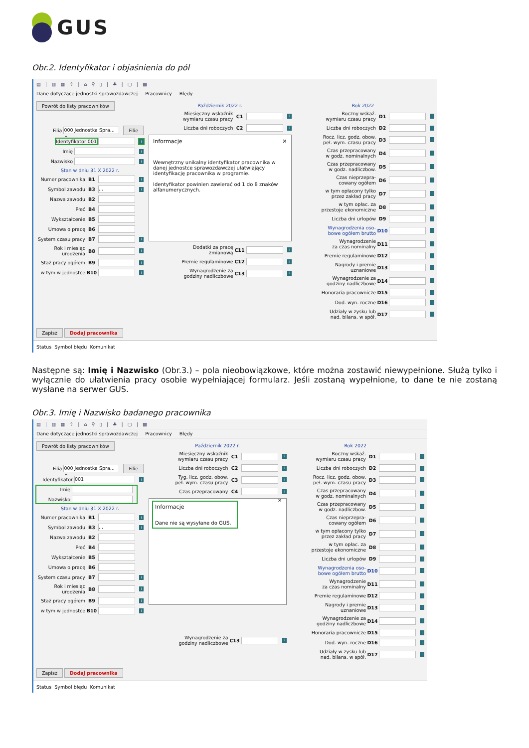GUS
Obr.2. Identyfikator i objaśnienia do pól
▤ | ▥ ▦ ⇧ | ⌂ ⚲ ▯ | ♣ | ▢ | ▩
Dane dotyczące jednostki sprawozdawczej Pracownicy Błędy
Powrót do listy pracowników
Filia 000 Jednostka Spra... ⌄ Filie
Identyfikator 001 i
Imię i
Nazwisko i
Stan w dniu 31 X 2022 r.
Numer pracownika B1 i
Symbol zawodu B3... i
Nazwa zawodu B2
Płeć B4
Wykształcenie B5
Umowa o pracę B6
System czasu pracy B7 i
Rok i miesiąc
urodzenia B8 i
Staż pracy ogółem B9 i
w tym w jednostce B10 i
Październik 2022 r.
Miesięczny wskaźnik
wymiaru czasu pracy C1 i
Liczba dni roboczych C2 i
Informacje ✕
Wewnętrzny unikalny identyfikator pracownika w danej jednostce sprawozdawczej ułatwiający identyfikację pracownika w programie.
Identyfikator powinien zawierać od 1 do 8 znaków alfanumerycznych.
Dodatki za pracę
zmianową C11 i
Premie regulaminowe C12 i
Wynagrodzenie za
godziny nadliczbowe C13 i
Rok 2022
Roczny wskaź.
wymiaru czasu pracy D1 i
Liczba dni roboczych D2 i
Rocz. licz. godz. obow.
peł. wym. czasu pracy D3 i
Czas przepracowany
w godz. nominalnych D4 i
Czas przepracowany
w godz. nadliczbow. D5 i
Czas nieprzepra-
cowany ogółem D6 i
w tym opłacony tylko
przez zakład pracy D7 i
w tym opłac. za
przestoje ekonomiczne D8 i
Liczba dni urlopów D9 i
Wynagrodzenia oso-
bowe ogółem brutto D10 i
Wynagrodzenie
za czas nominalny D11 i
Premie regulaminowe D12 i
Nagrody i premie
uznaniowe D13 i
Wynagrodzenie za
godziny nadliczbowe D14 i
Honoraria pracownicze D15 i
Dod. wyn. roczne D16 i
Udziały w zysku lub
nad. bilans. w spół. D17 i
Zapisz Dodaj pracownika
Status Symbol błędu Komunikat
Następne są: Imię i Nazwisko (Obr.3.) – pola nieobowiązkowe, które można zostawić niewypełnione. Służą tylko i wyłącznie do ułatwienia pracy osobie wypełniającej formularz. Jeśli zostaną wypełnione, to dane te nie zostaną wysłane na serwer GUS.
Obr.3. Imię i Nazwisko badanego pracownika
▤ | ▥ ▦ ⇧ | ⌂ ⚲ ▯ | ♣ | ▢ | ▩
Dane dotyczące jednostki sprawozdawczej Pracownicy Błędy
Powrót do listy pracowników
Filia 000 Jednostka Spra... ⌄ Filie
Identyfikator 001 i
Imię
Nazwisko
Stan w dniu 31 X 2022 r.
Numer pracownika B1 i
Symbol zawodu B3... i
Nazwa zawodu B2
Płeć B4
Wykształcenie B5
Umowa o pracę B6
System czasu pracy B7 i
Rok i miesiąc
urodzenia B8 i
Staż pracy ogółem B9 i
w tym w jednostce B10 i
Październik 2022 r.
Miesięczny wskaźnik
wymiaru czasu pracy C1 i
Liczba dni roboczych C2 i
Tyg. licz. godz. obow.
peł. wym. czasu pracy C3 i
Czas przepracowany C4 i
Informacje
Dane nie są wysyłane do GUS.
✕
Wynagrodzenie za
godziny nadliczbowe C13 i
Rok 2022
Roczny wskaź.
wymiaru czasu pracy D1 i
Liczba dni roboczych D2 i
Rocz. licz. godz. obow.
peł. wym. czasu pracy D3 i
Czas przepracowany
w godz. nominalnych D4 i
Czas przepracowany
w godz. nadliczbow. D5 i
Czas nieprzepra-
cowany ogółem D6 i
w tym opłacony tylko
przez zakład pracy D7 i
w tym opłac. za
przestoje ekonomiczne D8 i
Liczba dni urlopów D9 i
Wynagrodzenia oso-
bowe ogółem brutto D10 i
Wynagrodzenie
za czas nominalny D11 i
Premie regulaminowe D12 i
Nagrody i premie
uznaniowe D13 i
Wynagrodzenie za
godziny nadliczbowe D14 i
Honoraria pracownicze D15 i
Dod. wyn. roczne D16 i
Udziały w zysku lub
nad. bilans. w spół. D17 i
Zapisz Dodaj pracownika
Status Symbol błędu Komunikat